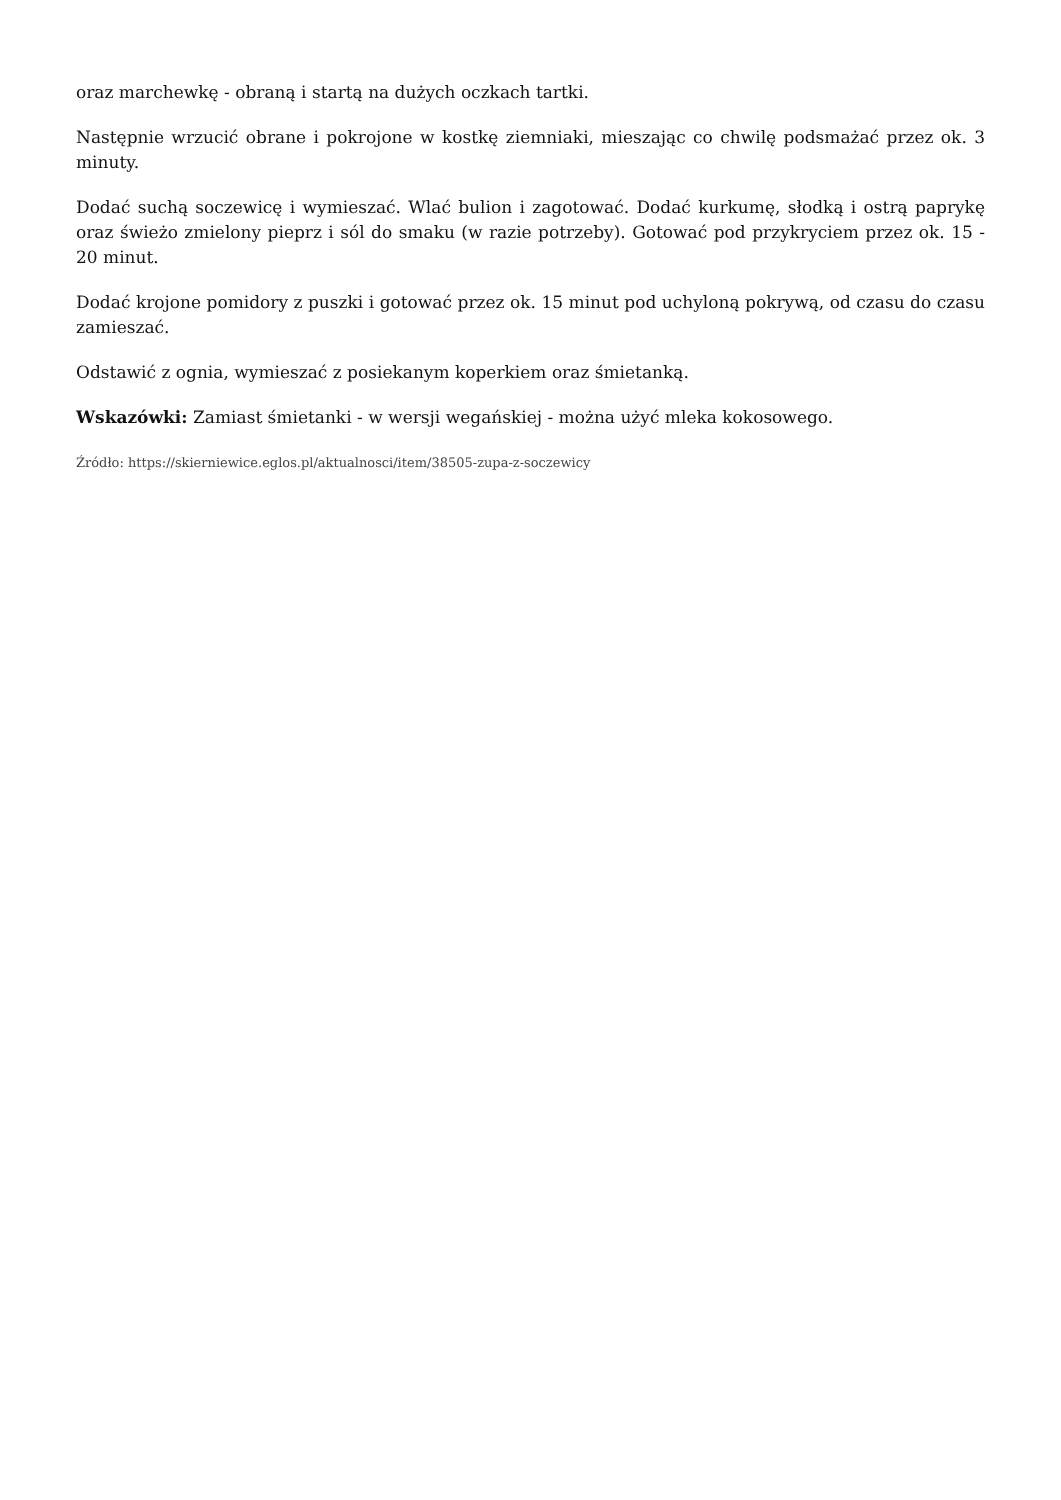oraz marchewkę - obraną i startą na dużych oczkach tartki.
Następnie wrzucić obrane i pokrojone w kostkę ziemniaki, mieszając co chwilę podsmażać przez ok. 3 minuty.
Dodać suchą soczewicę i wymieszać. Wlać bulion i zagotować. Dodać kurkumę, słodką i ostrą paprykę oraz świeżo zmielony pieprz i sól do smaku (w razie potrzeby). Gotować pod przykryciem przez ok. 15 - 20 minut.
Dodać krojone pomidory z puszki i gotować przez ok. 15 minut pod uchyloną pokrywą, od czasu do czasu zamieszać.
Odstawić z ognia, wymieszać z posiekanym koperkiem oraz śmietanką.
Wskazówki: Zamiast śmietanki - w wersji wegańskiej - można użyć mleka kokosowego.
Źródło: https://skierniewice.eglos.pl/aktualnosci/item/38505-zupa-z-soczewicy